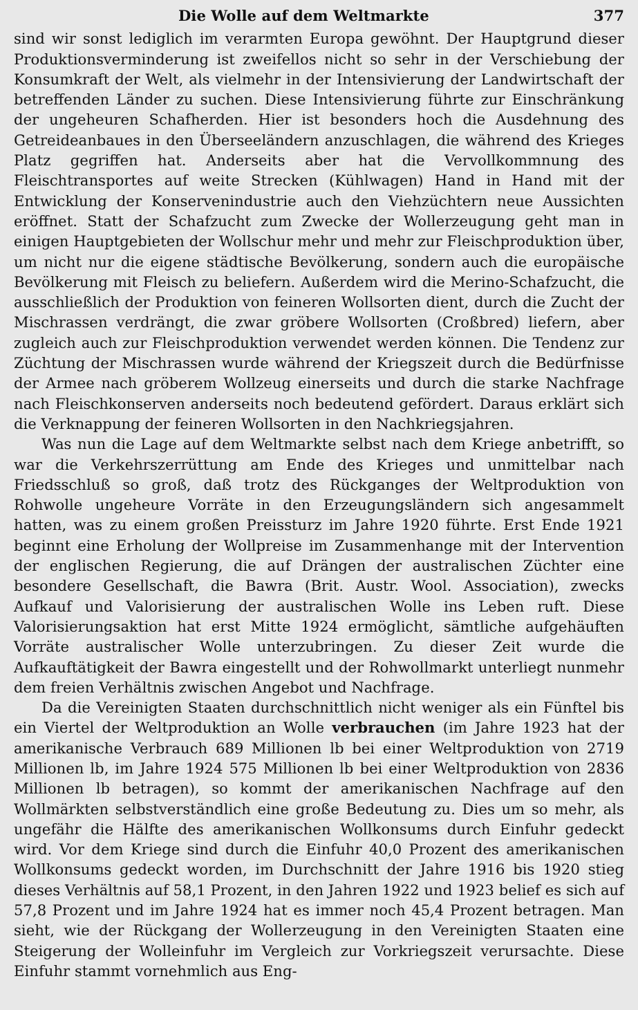Die Wolle auf dem Weltmarkte 377
sind wir sonst lediglich im verarmten Europa gewöhnt. Der Hauptgrund dieser Produktionsverminderung ist zweifellos nicht so sehr in der Verschiebung der Konsumkraft der Welt, als vielmehr in der Intensivierung der Landwirtschaft der betreffenden Länder zu suchen. Diese Intensivierung führte zur Einschränkung der ungeheuren Schafherden. Hier ist besonders hoch die Ausdehnung des Getreideanbaues in den Überseeländern anzuschlagen, die während des Krieges Platz gegriffen hat. Anderseits aber hat die Vervollkommnung des Fleischtransportes auf weite Strecken (Kühlwagen) Hand in Hand mit der Entwicklung der Konservenindustrie auch den Viehzüchtern neue Aussichten eröffnet. Statt der Schafzucht zum Zwecke der Wollerzeugung geht man in einigen Hauptgebieten der Wollschur mehr und mehr zur Fleischproduktion über, um nicht nur die eigene städtische Bevölkerung, sondern auch die europäische Bevölkerung mit Fleisch zu beliefern. Außerdem wird die Merino-Schafzucht, die ausschließlich der Produktion von feineren Wollsorten dient, durch die Zucht der Mischrassen verdrängt, die zwar gröbere Wollsorten (Croßbred) liefern, aber zugleich auch zur Fleischproduktion verwendet werden können. Die Tendenz zur Züchtung der Mischrassen wurde während der Kriegszeit durch die Bedürfnisse der Armee nach gröberem Wollzeug einerseits und durch die starke Nachfrage nach Fleischkonserven anderseits noch bedeutend gefördert. Daraus erklärt sich die Verknappung der feineren Wollsorten in den Nachkriegsjahren.
Was nun die Lage auf dem Weltmarkte selbst nach dem Kriege anbetrifft, so war die Verkehrszerrüttung am Ende des Krieges und unmittelbar nach Friedsschluß so groß, daß trotz des Rückganges der Weltproduktion von Rohwolle ungeheure Vorräte in den Erzeugungsländern sich angesammelt hatten, was zu einem großen Preissturz im Jahre 1920 führte. Erst Ende 1921 beginnt eine Erholung der Wollpreise im Zusammenhange mit der Intervention der englischen Regierung, die auf Drängen der australischen Züchter eine besondere Gesellschaft, die Bawra (Brit. Austr. Wool. Association), zwecks Aufkauf und Valorisierung der australischen Wolle ins Leben ruft. Diese Valorisierungsaktion hat erst Mitte 1924 ermöglicht, sämtliche aufgehäuften Vorräte australischer Wolle unterzubringen. Zu dieser Zeit wurde die Aufkauftätigkeit der Bawra eingestellt und der Rohwollmarkt unterliegt nunmehr dem freien Verhältnis zwischen Angebot und Nachfrage.
Da die Vereinigten Staaten durchschnittlich nicht weniger als ein Fünftel bis ein Viertel der Weltproduktion an Wolle verbrauchen (im Jahre 1923 hat der amerikanische Verbrauch 689 Millionen lb bei einer Weltproduktion von 2719 Millionen lb, im Jahre 1924 575 Millionen lb bei einer Weltproduktion von 2836 Millionen lb betragen), so kommt der amerikanischen Nachfrage auf den Wollmärkten selbstverständlich eine große Bedeutung zu. Dies um so mehr, als ungefähr die Hälfte des amerikanischen Wollkonsums durch Einfuhr gedeckt wird. Vor dem Kriege sind durch die Einfuhr 40,0 Prozent des amerikanischen Wollkonsums gedeckt worden, im Durchschnitt der Jahre 1916 bis 1920 stieg dieses Verhältnis auf 58,1 Prozent, in den Jahren 1922 und 1923 belief es sich auf 57,8 Prozent und im Jahre 1924 hat es immer noch 45,4 Prozent betragen. Man sieht, wie der Rückgang der Wollerzeugung in den Vereinigten Staaten eine Steigerung der Wolleinfuhr im Vergleich zur Vorkriegszeit verursachte. Diese Einfuhr stammt vornehmlich aus Eng-